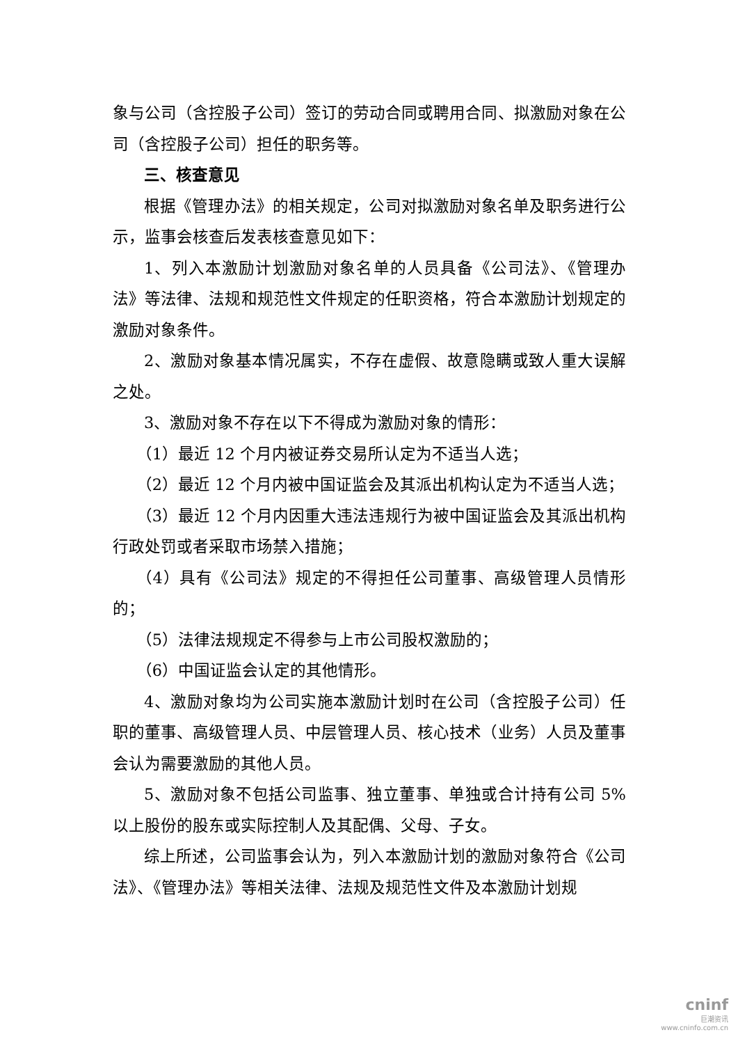象与公司（含控股子公司）签订的劳动合同或聘用合同、拟激励对象在公司（含控股子公司）担任的职务等。
三、核查意见
根据《管理办法》的相关规定，公司对拟激励对象名单及职务进行公示，监事会核查后发表核查意见如下：
1、列入本激励计划激励对象名单的人员具备《公司法》、《管理办法》等法律、法规和规范性文件规定的任职资格，符合本激励计划规定的激励对象条件。
2、激励对象基本情况属实，不存在虚假、故意隐瞒或致人重大误解之处。
3、激励对象不存在以下不得成为激励对象的情形：
（1）最近 12 个月内被证券交易所认定为不适当人选；
（2）最近 12 个月内被中国证监会及其派出机构认定为不适当人选；
（3）最近 12 个月内因重大违法违规行为被中国证监会及其派出机构行政处罚或者采取市场禁入措施；
（4）具有《公司法》规定的不得担任公司董事、高级管理人员情形的；
（5）法律法规规定不得参与上市公司股权激励的；
（6）中国证监会认定的其他情形。
4、激励对象均为公司实施本激励计划时在公司（含控股子公司）任职的董事、高级管理人员、中层管理人员、核心技术（业务）人员及董事会认为需要激励的其他人员。
5、激励对象不包括公司监事、独立董事、单独或合计持有公司 5%以上股份的股东或实际控制人及其配偶、父母、子女。
综上所述，公司监事会认为，列入本激励计划的激励对象符合《公司法》、《管理办法》等相关法律、法规及规范性文件及本激励计划规
cninf
巨潮资讯
www.cninfo.com.cn